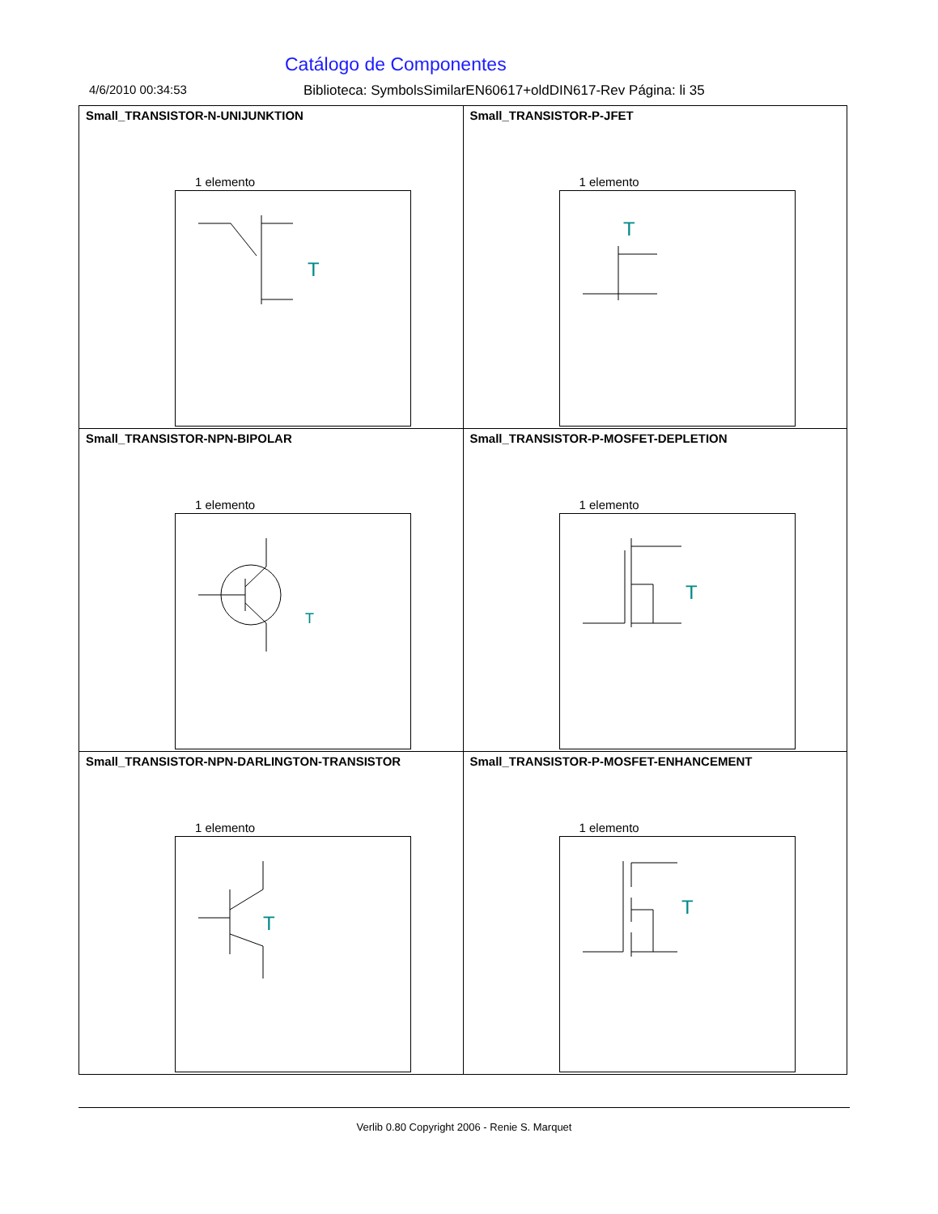Catálogo de Componentes
4/6/2010 00:34:53 Biblioteca: SymbolsSimilarEN60617+oldDIN617-Rev Página: li 35
| Small_TRANSISTOR-N-UNIJUNKTION 1 elemento T | Small_TRANSISTOR-P-JFET 1 elemento T |
| Small_TRANSISTOR-NPN-BIPOLAR 1 elemento T | Small_TRANSISTOR-P-MOSFET-DEPLETION 1 elemento T |
| Small_TRANSISTOR-NPN-DARLINGTON-TRANSISTOR 1 elemento T | Small_TRANSISTOR-P-MOSFET-ENHANCEMENT 1 elemento T |
Verlib 0.80 Copyright 2006 - Renie S. Marquet